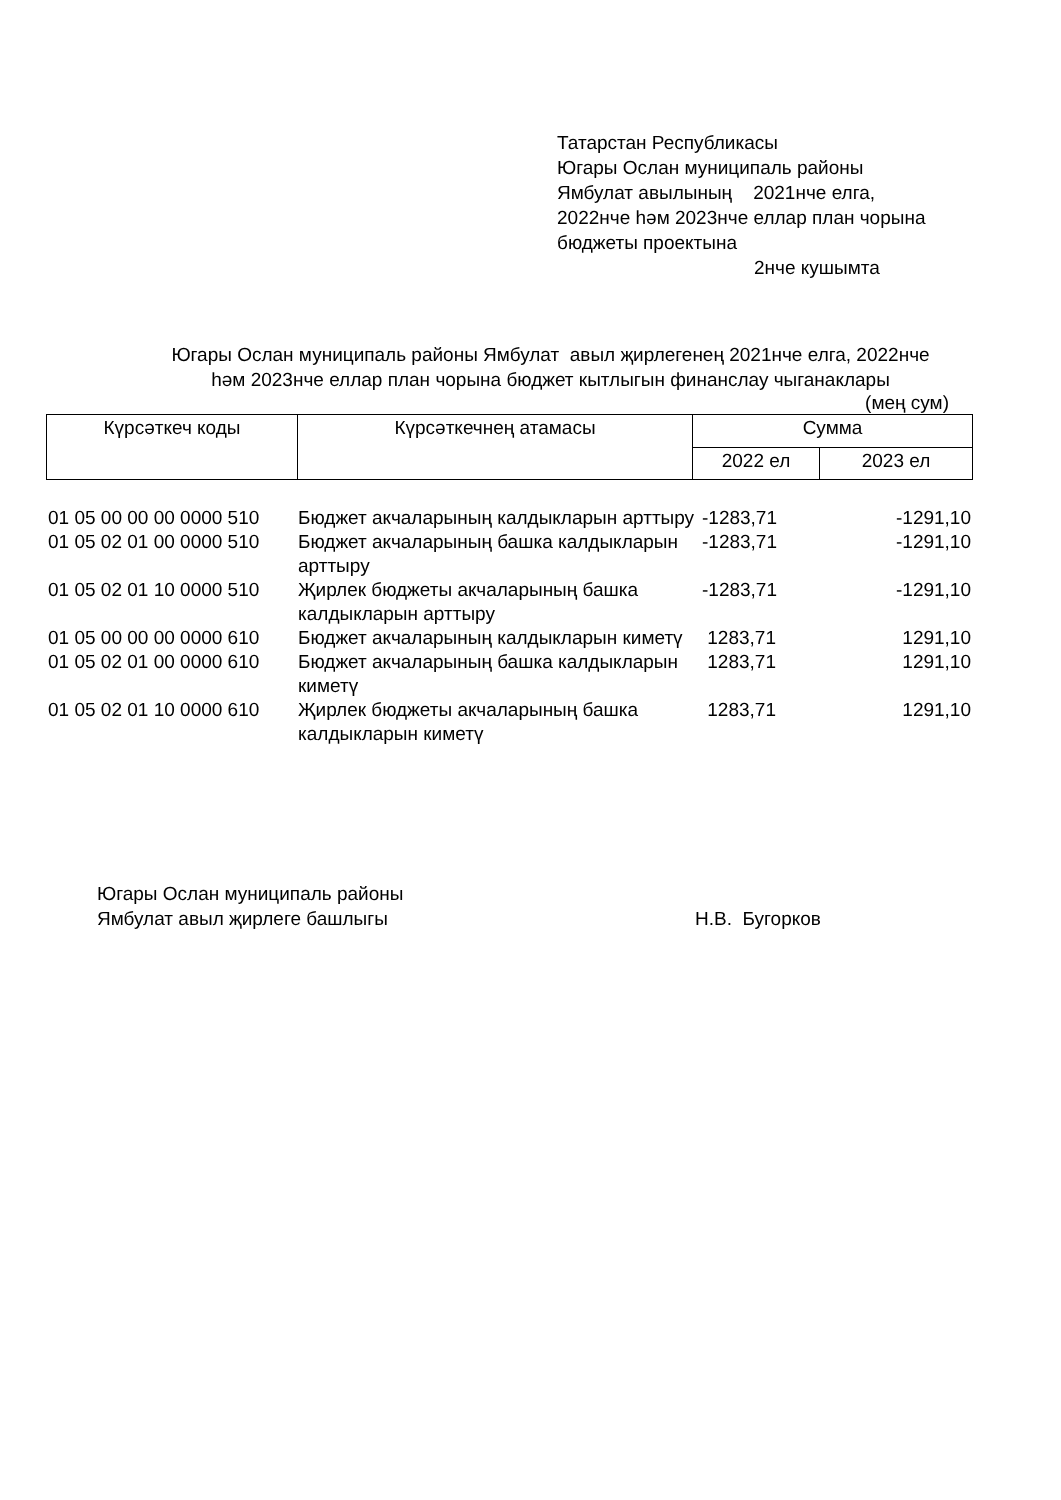Татарстан Республикасы
Югары Ослан муниципаль районы
Ямбулат авылының 2021нче елга,
2022нче һәм 2023нче еллар план чорына
бюджеты проектына
2нче кушымта
Югары Ослан муниципаль районы Ямбулат авыл җирлегенең 2021нче елга, 2022нче
һәм 2023нче еллар план чорына бюджет кытлыгын финанслау чыганаклары
(мең сум)
| Күрсәткеч коды | Күрсәткечнең атамасы | Сумма | |
| | | 2022 ел | 2023 ел |
| 01 05 00 00 00 0000 510 | Бюджет акчаларының калдыкларын арттыру | -1283,71 | -1291,10 |
| 01 05 02 01 00 0000 510 | Бюджет акчаларының башка калдыкларын арттыру | -1283,71 | -1291,10 |
| 01 05 02 01 10 0000 510 | Җирлек бюджеты акчаларының башка калдыкларын арттыру | -1283,71 | -1291,10 |
| 01 05 00 00 00 0000 610 | Бюджет акчаларының калдыкларын киметү | 1283,71 | 1291,10 |
| 01 05 02 01 00 0000 610 | Бюджет акчаларының башка калдыкларын киметү | 1283,71 | 1291,10 |
| 01 05 02 01 10 0000 610 | Җирлек бюджеты акчаларының башка калдыкларын киметү | 1283,71 | 1291,10 |
Югары Ослан муниципаль районы
Ямбулат авыл җирлеге башлыгы
Н.В. Бугорков